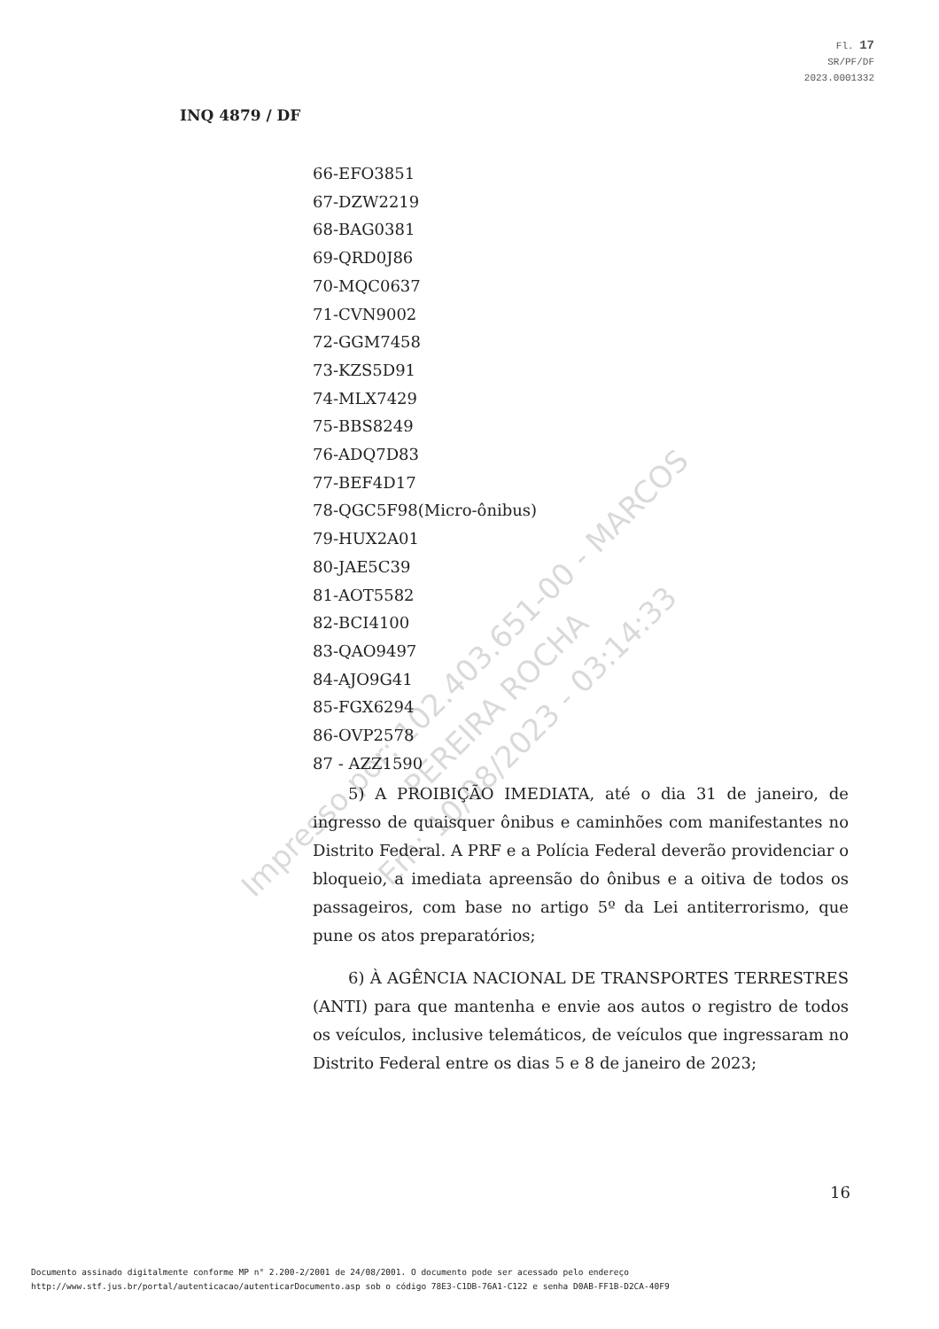Fl. 17
SR/PF/DF
2023.0001332
INQ 4879 / DF
66-EFO3851
67-DZW2219
68-BAG0381
69-QRD0J86
70-MQC0637
71-CVN9002
72-GGM7458
73-KZS5D91
74-MLX7429
75-BBS8249
76-ADQ7D83
77-BEF4D17
78-QGC5F98(Micro-ônibus)
79-HUX2A01
80-JAE5C39
81-AOT5582
82-BCI4100
83-QAO9497
84-AJO9G41
85-FGX6294
86-OVP2578
87 - AZZ1590
5) A PROIBIÇÃO IMEDIATA, até o dia 31 de janeiro, de ingresso de quaisquer ônibus e caminhões com manifestantes no Distrito Federal. A PRF e a Polícia Federal deverão providenciar o bloqueio, a imediata apreensão do ônibus e a oitiva de todos os passageiros, com base no artigo 5º da Lei antiterrorismo, que pune os atos preparatórios;
6) À AGÊNCIA NACIONAL DE TRANSPORTES TERRESTRES (ANTI) para que mantenha e envie aos autos o registro de todos os veículos, inclusive telemáticos, de veículos que ingressaram no Distrito Federal entre os dias 5 e 8 de janeiro de 2023;
16
Impresso por: 102.403.651-00 - MARCOS PEREIRA ROCHA
Em: 10/08/2023 - 03:14:33
Documento assinado digitalmente conforme MP n° 2.200-2/2001 de 24/08/2001. O documento pode ser acessado pelo endereço
http://www.stf.jus.br/portal/autenticacao/autenticarDocumento.asp sob o código 78E3-C1DB-76A1-C122 e senha D0AB-FF1B-D2CA-40F9